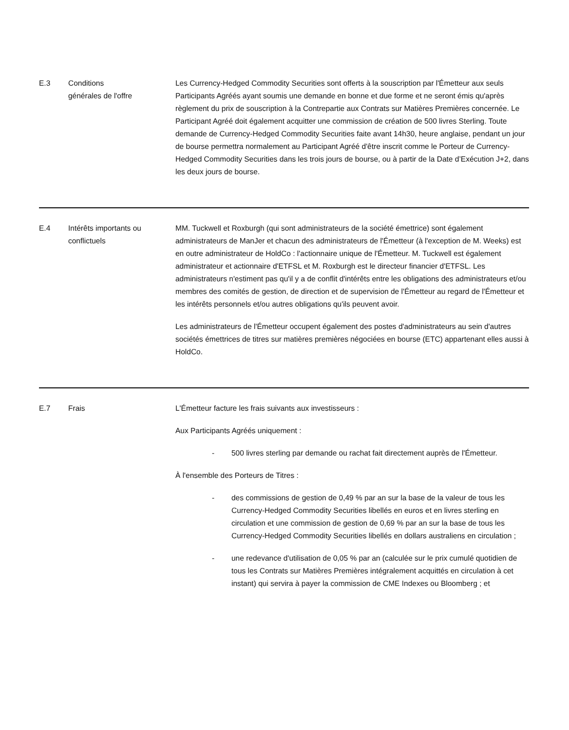| E.3 | Conditions générales de l'offre | Les Currency-Hedged Commodity Securities sont offerts à la souscription par l'Émetteur aux seuls Participants Agréés ayant soumis une demande en bonne et due forme et ne seront émis qu'après règlement du prix de souscription à la Contrepartie aux Contrats sur Matières Premières concernée. Le Participant Agréé doit également acquitter une commission de création de 500 livres Sterling. Toute demande de Currency-Hedged Commodity Securities faite avant 14h30, heure anglaise, pendant un jour de bourse permettra normalement au Participant Agréé d'être inscrit comme le Porteur de Currency-Hedged Commodity Securities dans les trois jours de bourse, ou à partir de la Date d’Exécution J+2, dans les deux jours de bourse. |
| E.4 | Intérêts importants ou conflictuels | MM. Tuckwell et Roxburgh (qui sont administrateurs de la société émettrice) sont également administrateurs de ManJer et chacun des administrateurs de l'Émetteur (à l'exception de M. Weeks) est en outre administrateur de HoldCo : l'actionnaire unique de l'Émetteur. M. Tuckwell est également administrateur et actionnaire d'ETFSL et M. Roxburgh est le directeur financier d'ETFSL. Les administrateurs n'estiment pas qu'il y a de conflit d'intérêts entre les obligations des administrateurs et/ou membres des comités de gestion, de direction et de supervision de l'Émetteur au regard de l'Émetteur et les intérêts personnels et/ou autres obligations qu'ils peuvent avoir. Les administrateurs de l'Émetteur occupent également des postes d'administrateurs au sein d'autres sociétés émettrices de titres sur matières premières négociées en bourse (ETC) appartenant elles aussi à HoldCo. |
| E.7 | Frais | L'Émetteur facture les frais suivants aux investisseurs : Aux Participants Agréés uniquement : - 500 livres sterling par demande ou rachat fait directement auprès de l'Émetteur. À l'ensemble des Porteurs de Titres : - des commissions de gestion de 0,49 % par an sur la base de la valeur de tous les Currency-Hedged Commodity Securities libellés en euros et en livres sterling en circulation et une commission de gestion de 0,69 % par an sur la base de tous les Currency-Hedged Commodity Securities libellés en dollars australiens en circulation ; - une redevance d'utilisation de 0,05 % par an (calculée sur le prix cumulé quotidien de tous les Contrats sur Matières Premières intégralement acquittés en circulation à cet instant) qui servira à payer la commission de CME Indexes ou Bloomberg ; et |